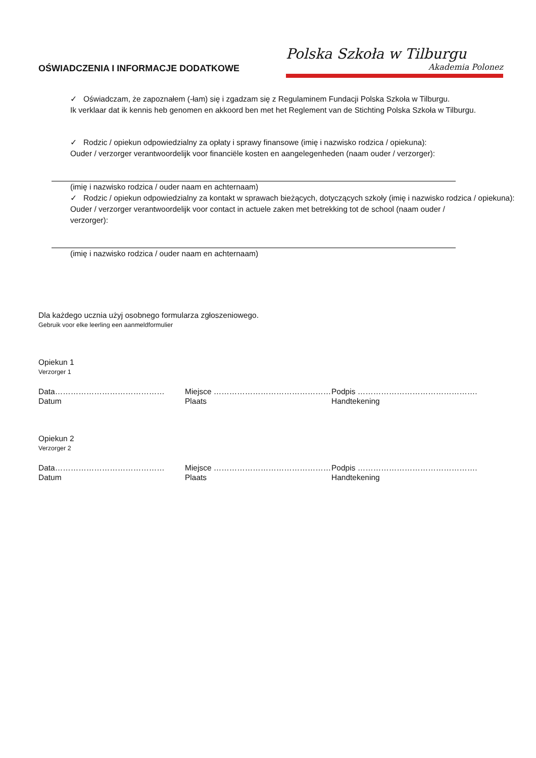OŚWIADCZENIA I INFORMACJE DODATKOWE
Polska Szkoła w Tilburgu
Akademia Polonez
✓ Oświadczam, że zapoznałem (-łam) się i zgadzam się z Regulaminem Fundacji Polska Szkoła w Tilburgu.
Ik verklaar dat ik kennis heb genomen en akkoord ben met het Reglement van de Stichting Polska Szkoła w Tilburgu.
✓ Rodzic / opiekun odpowiedzialny za opłaty i sprawy finansowe (imię i nazwisko rodzica / opiekuna):
Ouder / verzorger verantwoordelijk voor financiële kosten en aangelegenheden (naam ouder / verzorger):
(imię i nazwisko rodzica / ouder naam en achternaam)
✓ Rodzic / opiekun odpowiedzialny za kontakt w sprawach bieżących, dotyczących szkoły (imię i nazwisko rodzica / opiekuna):
Ouder / verzorger verantwoordelijk voor contact in actuele zaken met betrekking tot de school (naam ouder / verzorger):
(imię i nazwisko rodzica / ouder naam en achternaam)
Dla każdego ucznia użyj osobnego formularza zgłoszeniowego.
Gebruik voor elke leerling een aanmeldformulier
Opiekun 1
Verzorger 1
Data…………………………………… Miejsce ……………………………………… Podpis ……………………………………….
Datum Plaats Handtekening
Opiekun 2
Verzorger 2
Data…………………………………… Miejsce ……………………………………… Podpis ……………………………………….
Datum Plaats Handtekening